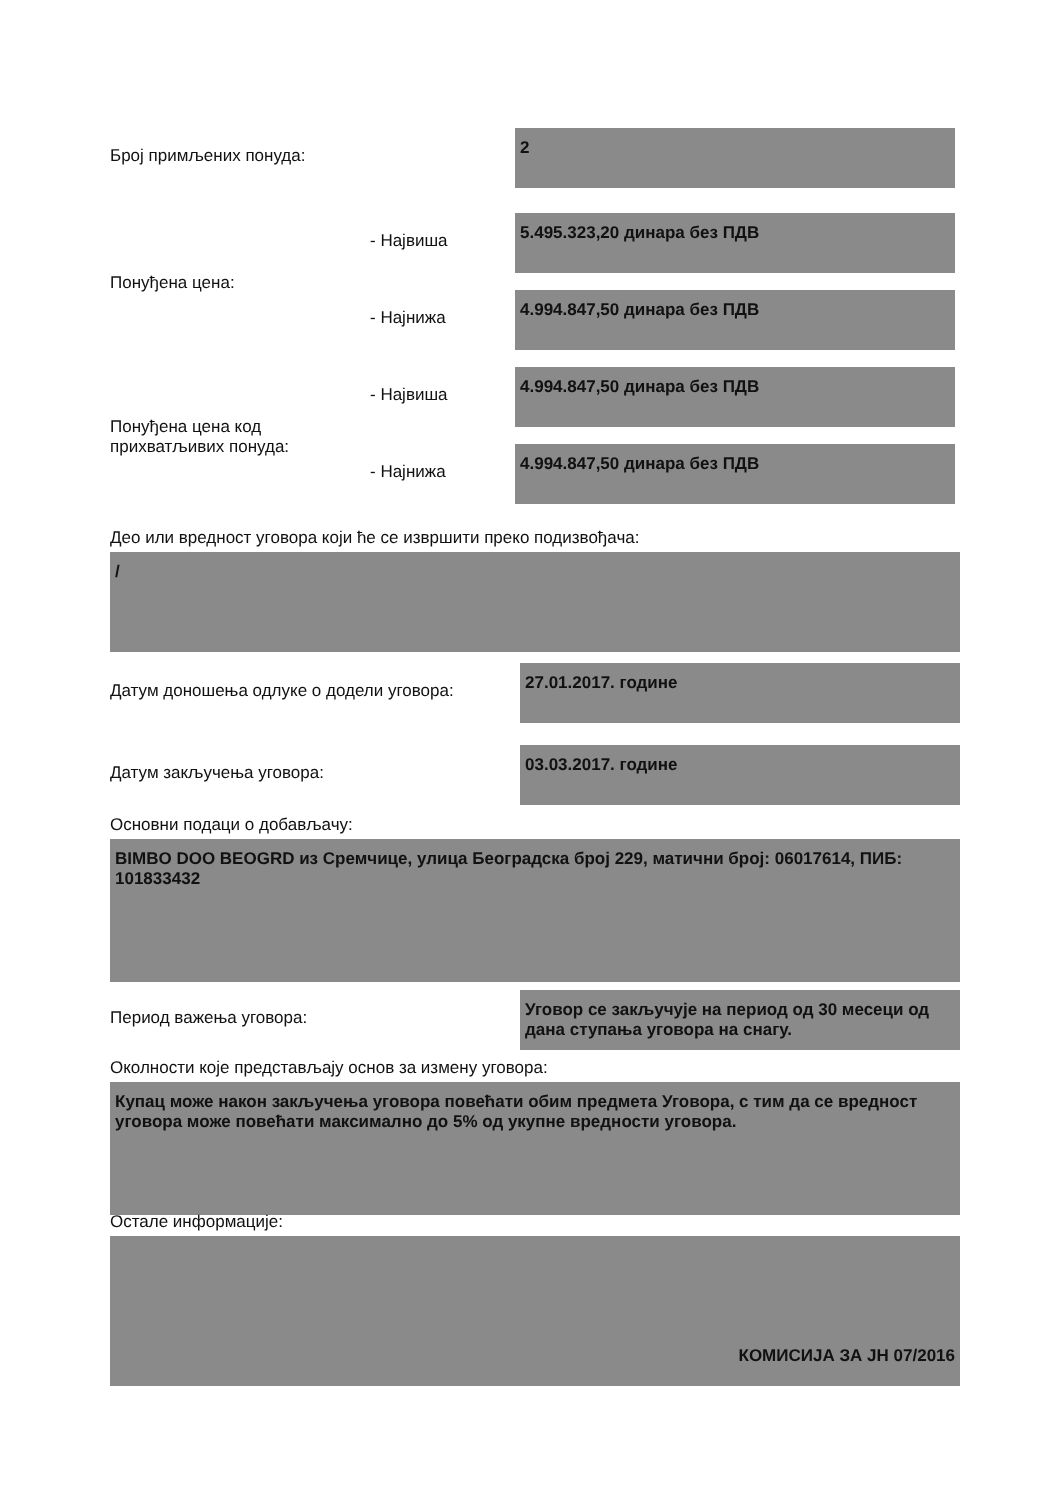Број примљених понуда:
2
Понуђена цена:
- Највиша
- Најнижа
5.495.323,20 динара без ПДВ
4.994.847,50 динара без ПДВ
Понуђена цена код прихватљивих понуда:
- Највиша
- Најнижа
4.994.847,50 динара без ПДВ
4.994.847,50 динара без ПДВ
Део или вредност уговора који ће се извршити преко подизвођача:
/
Датум доношења одлуке о додели уговора:
27.01.2017. године
Датум закључења уговора:
03.03.2017. године
Основни подаци о добављачу:
BIMBO DOO BEOGRD из Сремчице, улица Београдска број 229, матични број: 06017614, ПИБ: 101833432
Период важења уговора:
Уговор се закључује на период од 30 месеци од дана ступања уговора на снагу.
Околности које представљају основ за измену уговора:
Купац може након закључења уговора повећати обим предмета Уговора, с тим да се вредност уговора може повећати максимално до 5% од укупне вредности уговора.
Остале информације:
КОМИСИЈА ЗА ЈН 07/2016